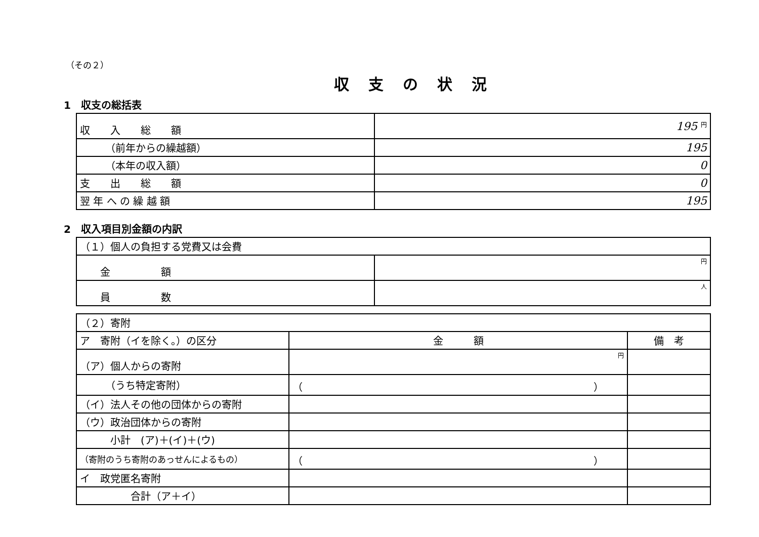（その２）
収支の状況
1　収支の総括表
| 収 入 総 額 | 195 円 |
| （前年からの繰越額） | 195 |
| （本年の収入額） | 0 |
| 支 出 総 額 | 0 |
| 翌 年 へ の 繰 越 額 | 195 |
2　収入項目別金額の内訳
| （１）個人の負担する党費又は会費 | |
| 金 額 | 円 |
| 員 数 | 人 |
| （２）寄附 | | |
| ア 寄附（イを除く。）の区分 | 金 額 | 備 考 |
| （ア）個人からの寄附 | 円 | |
| （うち特定寄附） | （ ） | |
| （イ）法人その他の団体からの寄附 | | |
| （ウ）政治団体からの寄附 | | |
| 小計 (ア)＋(イ)＋(ウ) | | |
| （寄附のうち寄附のあっせんによるもの） | （ ） | |
| イ 政党匿名寄附 | | |
| 合計（ア＋イ） | | |